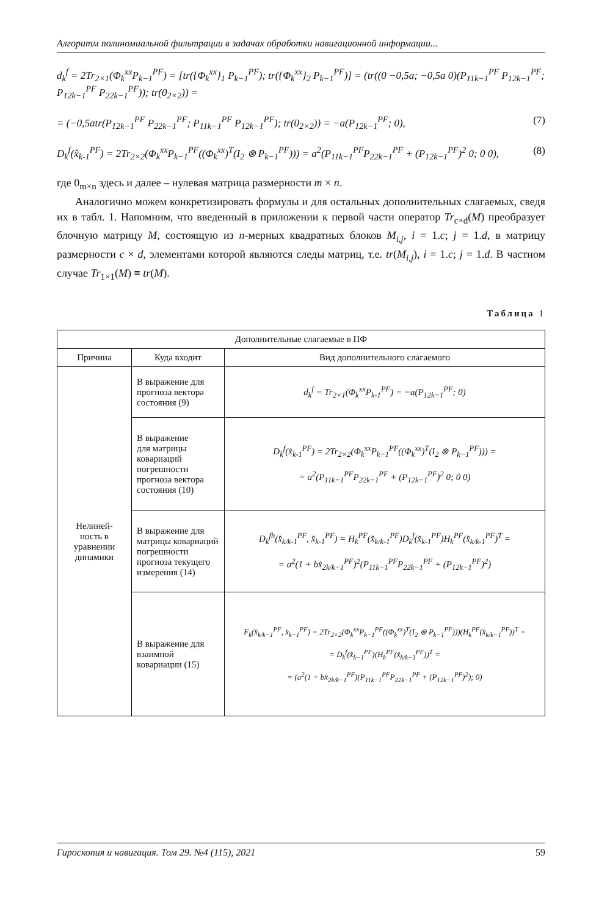Алгоритм полиномиальной фильтрации в задачах обработки навигационной информации...
d<sub>k</sub><sup>f</sup> = 2Tr<sub>2×1</sub>(Φ<sub>k</sub><sup>xx</sup>P<sub>k−1</sub><sup>PF</sup>) = [tr({Φ<sub>k</sub><sup>xx</sup>}<sub>1</sub> P<sub>k−1</sub><sup>PF</sup>); tr({Φ<sub>k</sub><sup>xx</sup>}<sub>2</sub> P<sub>k−1</sub><sup>PF</sup>)] = (tr((0 −0,5a; −0,5a 0)(P<sub>11k−1</sub><sup>PF</sup> P<sub>12k−1</sub><sup>PF</sup>; P<sub>12k−1</sub><sup>PF</sup> P<sub>22k−1</sub><sup>PF</sup>)); tr(0<sub>2×2</sub>)) =
= (−0,5atr(P<sub>12k−1</sub><sup>PF</sup> P<sub>22k−1</sub><sup>PF</sup>; P<sub>11k−1</sub><sup>PF</sup> P<sub>12k−1</sub><sup>PF</sup>); tr(0<sub>2×2</sub>)) = −a(P<sub>12k−1</sub><sup>PF</sup>; 0), (7)
D<sub>k</sub><sup>f</sup>(x̂<sub>k-1</sub><sup>PF</sup>) = 2Tr<sub>2×2</sub>(Φ<sub>k</sub><sup>xx</sup>P<sub>k−1</sub><sup>PF</sup>((Φ<sub>k</sub><sup>xx</sup>)<sup>T</sup>(I<sub>2</sub> ⊗ P<sub>k−1</sub><sup>PF</sup>))) = a<sup>2</sup>(P<sub>11k−1</sub><sup>PF</sup>P<sub>22k−1</sub><sup>PF</sup> + (P<sub>12k−1</sub><sup>PF</sup>)<sup>2</sup> 0; 0 0), (8)
где 0<sub>m×n</sub> здесь и далее – нулевая матрица размерности m × n.
Аналогично можем конкретизировать формулы и для остальных дополнительных слагаемых, сведя их в табл. 1. Напомним, что введенный в приложении к первой части оператор Tr<sub>c×d</sub>(M) преобразует блочную матрицу M, состоящую из n-мерных квадратных блоков M<sub>i,j</sub>, i = 1.c; j = 1.d, в матрицу размерности c × d, элементами которой являются следы матриц, т.е. tr(M<sub>i,j</sub>), i = 1.c; j = 1.d. В частном случае Tr<sub>1×1</sub>(M) ≡ tr(M).
Таблица 1
| Дополнительные слагаемые в ПФ | | |
| --- | --- | --- |
| Причина | Куда входит | Вид дополнительного слагаемого |
| Нелиней- ность в уравнении динамики | В выражение для прогноза вектора состояния (9) | d<sub>k</sub><sup>f</sup> = Tr<sub>2×1</sub>(Φ<sub>k</sub><sup>xx</sup>P<sub>k-1</sub><sup>PF</sup>) = −a(P<sub>12k−1</sub><sup>PF</sup>; 0) |
| | В выражение для матрицы ковариаций погрешности прогноза вектора состояния (10) | D<sub>k</sub><sup>f</sup>(x̂<sub>k-1</sub><sup>PF</sup>) = 2Tr<sub>2×2</sub>(Φ<sub>k</sub><sup>xx</sup>P<sub>k−1</sub><sup>PF</sup>((Φ<sub>k</sub><sup>xx</sup>)<sup>T</sup>(I<sub>2</sub> ⊗ P<sub>k−1</sub><sup>PF</sup>))) = = a<sup>2</sup>(P<sub>11k−1</sub><sup>PF</sup>P<sub>22k−1</sub><sup>PF</sup> + (P<sub>12k−1</sub><sup>PF</sup>)<sup>2</sup> 0; 0 0) |
| | В выражение для матрицы ковариаций погрешности прогноза текущего измерения (14) | D<sub>k</sub><sup>fh</sup>(x̂<sub>k/k-1</sub><sup>PF</sup>, x̂<sub>k-1</sub><sup>PF</sup>) = H<sub>k</sub><sup>PF</sup>(x̂<sub>k/k-1</sub><sup>PF</sup>)D<sub>k</sub><sup>f</sup>(x̂<sub>k-1</sub><sup>PF</sup>)H<sub>k</sub><sup>PF</sup>(x̂<sub>k/k-1</sub><sup>PF</sup>)<sup>T</sup> = = a<sup>2</sup>(1 + bx̂<sub>2k/k−1</sub><sup>PF</sup>)<sup>2</sup>(P<sub>11k−1</sub><sup>PF</sup>P<sub>22k−1</sub><sup>PF</sup> + (P<sub>12k−1</sub><sup>PF</sup>)<sup>2</sup>) |
| | В выражение для взаимной ковариации (15) | F<sub>k</sub>(x̂<sub>k/k−1</sub><sup>PF</sup>, x̂<sub>k−1</sub><sup>PF</sup>) = 2Tr<sub>2×2</sub>(Φ<sub>k</sub><sup>xx</sup>P<sub>k−1</sub><sup>PF</sup>((Φ<sub>k</sub><sup>xx</sup>)<sup>T</sup>(I<sub>2</sub> ⊗ P<sub>k−1</sub><sup>PF</sup>)))(H<sub>k</sub><sup>PF</sup>(x̂<sub>k/k−1</sub><sup>PF</sup>))<sup>T</sup> = = D<sub>k</sub><sup>f</sup>(x̂<sub>k−1</sub><sup>PF</sup>)(H<sub>k</sub><sup>PF</sup>(x̂<sub>k/k−1</sub><sup>PF</sup>))<sup>T</sup> = = (a<sup>2</sup>(1 + bx̂<sub>2k/k−1</sub><sup>PF</sup>)(P<sub>11k−1</sub><sup>PF</sup>P<sub>22k−1</sub><sup>PF</sup> + (P<sub>12k−1</sub><sup>PF</sup>)<sup>2</sup>); 0) |
Гироскопия и навигация. Том 29. №4 (115), 2021 59